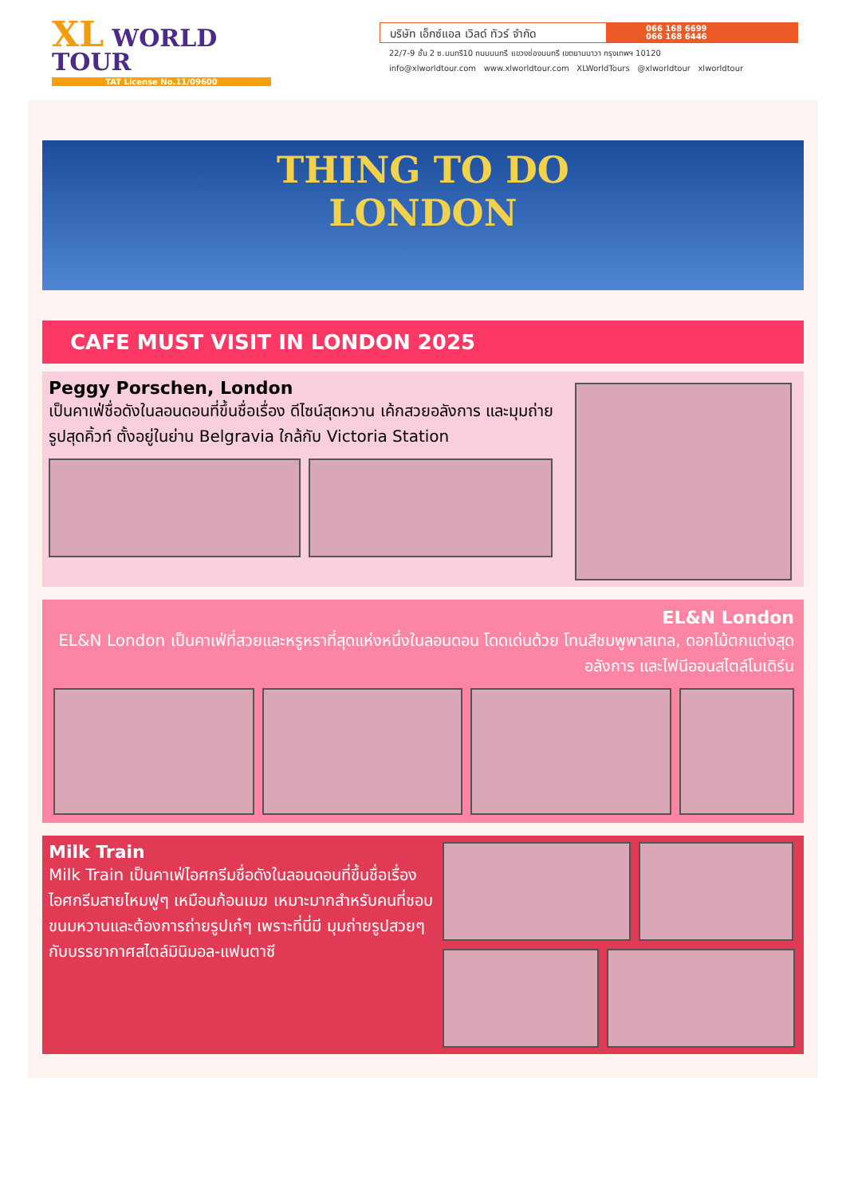XL WORLD TOUR
TAT License No.11/09600
บริษัท เอ็กซ์แอล เวิลด์ ทัวร์ จำกัด
066 168 6699
066 168 6446
22/7-9 ชั้น 2 ซ.นนทรี10 ถนนนนทรี แขวงช่องนนทรี เขตยานนาวา กรุงเทพฯ 10120
info@xlworldtour.com www.xlworldtour.com XLWorldTours @xlworldtour xlworldtour
THING TO DO
LONDON
CAFE MUST VISIT IN LONDON 2025
Peggy Porschen, London
เป็นคาเฟ่ชื่อดังในลอนดอนที่ขึ้นชื่อเรื่อง ดีไซน์สุดหวาน เค้กสวยอลังการ และมุมถ่ายรูปสุดคิ้วท์ ตั้งอยู่ในย่าน Belgravia ใกล้กับ Victoria Station
EL&N London
EL&N London เป็นคาเฟ่ที่สวยและหรูหราที่สุดแห่งหนึ่งในลอนดอน โดดเด่นด้วย โทนสีชมพูพาสเทล, ดอกไม้ตกแต่งสุดอลังการ และไฟนีออนสไตล์โมเดิร์น
Milk Train
Milk Train เป็นคาเฟ่ไอศกรีมชื่อดังในลอนดอนที่ขึ้นชื่อเรื่อง ไอศกรีมสายไหมฟูๆ เหมือนก้อนเมฆ เหมาะมากสำหรับคนที่ชอบขนมหวานและต้องการถ่ายรูปเก๋ๆ เพราะที่นี่มี มุมถ่ายรูปสวยๆ กับบรรยากาศสไตล์มินิมอล-แฟนตาซี